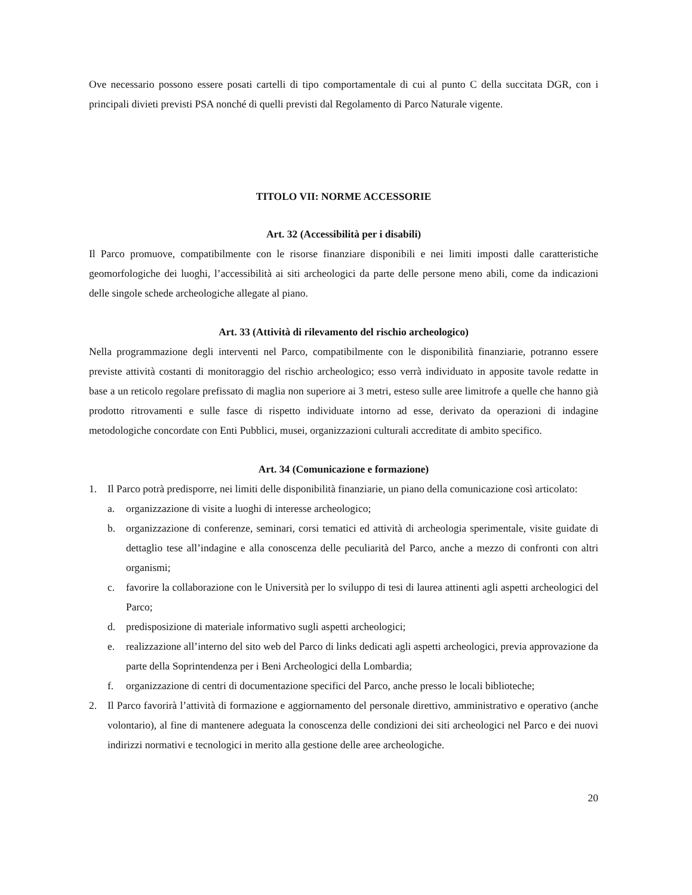Ove necessario possono essere posati cartelli di tipo comportamentale di cui al punto C della succitata DGR, con i principali divieti previsti PSA nonché di quelli previsti dal Regolamento di Parco Naturale vigente.
TITOLO VII: NORME ACCESSORIE
Art. 32 (Accessibilità per i disabili)
Il Parco promuove, compatibilmente con le risorse finanziare disponibili e nei limiti imposti dalle caratteristiche geomorfologiche dei luoghi, l’accessibilità ai siti archeologici da parte delle persone meno abili, come da indicazioni delle singole schede archeologiche allegate al piano.
Art. 33 (Attività di rilevamento del rischio archeologico)
Nella programmazione degli interventi nel Parco, compatibilmente con le disponibilità finanziarie, potranno essere previste attività costanti di monitoraggio del rischio archeologico; esso verrà individuato in apposite tavole redatte in base a un reticolo regolare prefissato di maglia non superiore ai 3 metri, esteso sulle aree limitrofe a quelle che hanno già prodotto ritrovamenti e sulle fasce di rispetto individuate intorno ad esse, derivato da operazioni di indagine metodologiche concordate con Enti Pubblici, musei, organizzazioni culturali accreditate di ambito specifico.
Art. 34 (Comunicazione e formazione)
1. Il Parco potrà predisporre, nei limiti delle disponibilità finanziarie, un piano della comunicazione così articolato:
a. organizzazione di visite a luoghi di interesse archeologico;
b. organizzazione di conferenze, seminari, corsi tematici ed attività di archeologia sperimentale, visite guidate di dettaglio tese all’indagine e alla conoscenza delle peculiarità del Parco, anche a mezzo di confronti con altri organismi;
c. favorire la collaborazione con le Università per lo sviluppo di tesi di laurea attinenti agli aspetti archeologici del Parco;
d. predisposizione di materiale informativo sugli aspetti archeologici;
e. realizzazione all’interno del sito web del Parco di links dedicati agli aspetti archeologici, previa approvazione da parte della Soprintendenza per i Beni Archeologici della Lombardia;
f. organizzazione di centri di documentazione specifici del Parco, anche presso le locali biblioteche;
2. Il Parco favorirà l’attività di formazione e aggiornamento del personale direttivo, amministrativo e operativo (anche volontario), al fine di mantenere adeguata la conoscenza delle condizioni dei siti archeologici nel Parco e dei nuovi indirizzi normativi e tecnologici in merito alla gestione delle aree archeologiche.
20